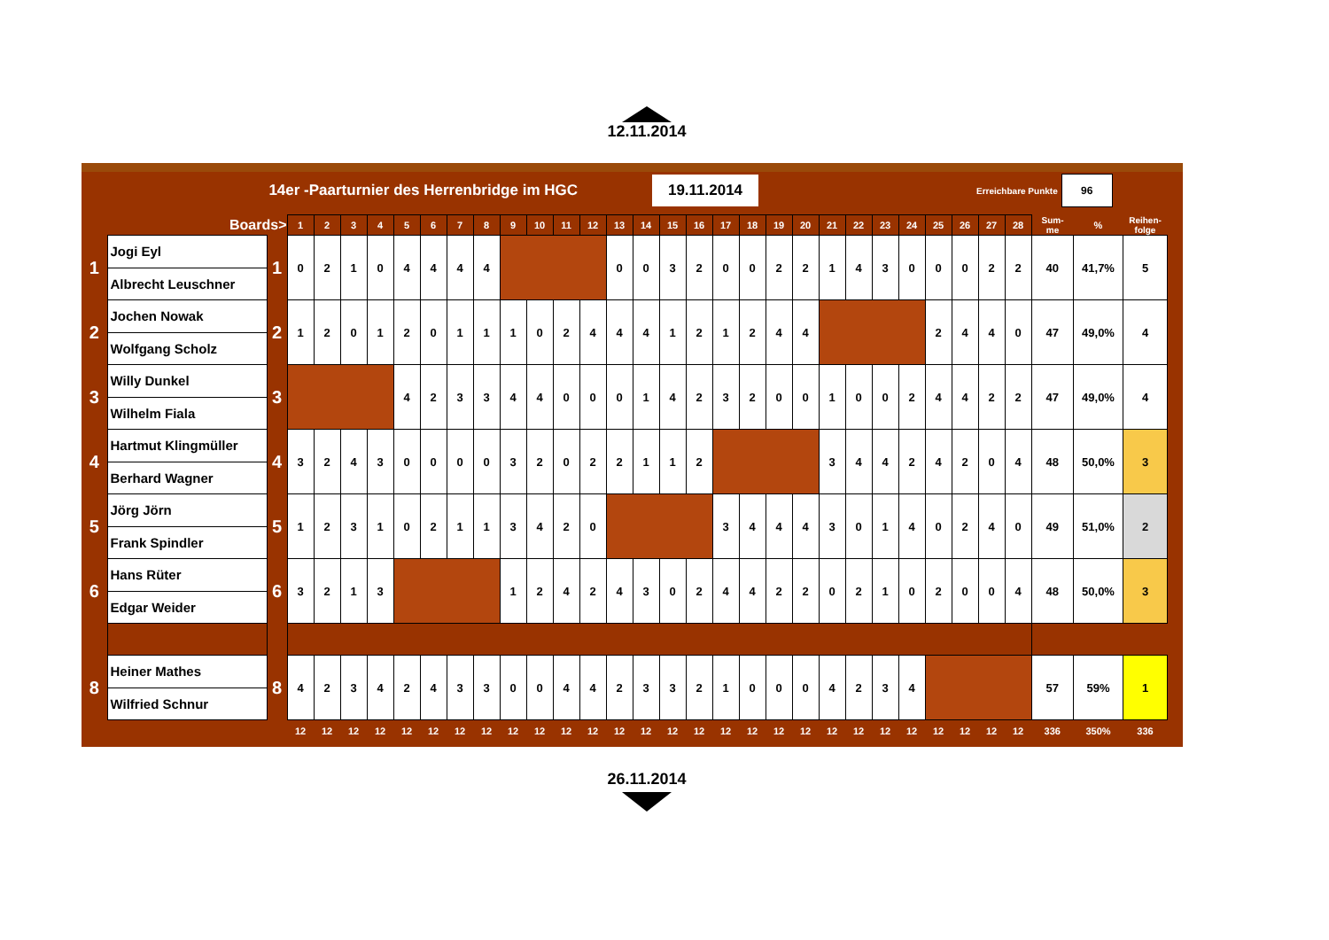12.11.2014
14er -Paarturnier des Herrenbridge im HGC
19.11.2014
Erreichbare Punkte
96
| | Boards> | | 1 | 2 | 3 | 4 | 5 | 6 | 7 | 8 | 9 | 10 | 11 | 12 | 13 | 14 | 15 | 16 | 17 | 18 | 19 | 20 | 21 | 22 | 23 | 24 | 25 | 26 | 27 | 28 | Sum- me | % | Reihen- folge |
| --- | --- | --- | --- | --- | --- | --- | --- | --- | --- | --- | --- | --- | --- | --- | --- | --- | --- | --- | --- | --- | --- | --- | --- | --- | --- | --- | --- | --- | --- | --- | --- | --- | --- |
| 1 | Jogi Eyl | 1 | 0 | 2 | 1 | 0 | 4 | 4 | 4 | 4 | | | | | 0 | 0 | 3 | 2 | 0 | 0 | 2 | 2 | 1 | 4 | 3 | 0 | 0 | 0 | 2 | 2 | 40 | 41,7% | 5 |
| | Albrecht Leuschner | | | | | | | | | | | | | | | | | | | | | | | | | | | | | | | | |
| 2 | Jochen Nowak | 2 | 1 | 2 | 0 | 1 | 2 | 0 | 1 | 1 | 1 | 0 | 2 | 4 | 4 | 4 | 1 | 2 | 1 | 2 | 4 | 4 | | | | | 2 | 4 | 4 | 0 | 47 | 49,0% | 4 |
| | Wolfgang Scholz | | | | | | | | | | | | | | | | | | | | | | | | | | | | | | | | |
| 3 | Willy Dunkel | 3 | | | | | 4 | 2 | 3 | 3 | 4 | 4 | 0 | 0 | 0 | 1 | 4 | 2 | 3 | 2 | 0 | 0 | 1 | 0 | 0 | 2 | 4 | 4 | 2 | 2 | 47 | 49,0% | 4 |
| | Wilhelm Fiala | | | | | | | | | | | | | | | | | | | | | | | | | | | | | | | | |
| 4 | Hartmut Klingmüller | 4 | 3 | 2 | 4 | 3 | 0 | 0 | 0 | 0 | 3 | 2 | 0 | 2 | 2 | 1 | 1 | 2 | | | | | 3 | 4 | 4 | 2 | 4 | 2 | 0 | 4 | 48 | 50,0% | 3 |
| | Berhard Wagner | | | | | | | | | | | | | | | | | | | | | | | | | | | | | | | | |
| 5 | Jörg Jörn | 5 | 1 | 2 | 3 | 1 | 0 | 2 | 1 | 1 | 3 | 4 | 2 | 0 | | | | | 3 | 4 | 4 | 4 | 3 | 0 | 1 | 4 | 0 | 2 | 4 | 0 | 49 | 51,0% | 2 |
| | Frank Spindler | | | | | | | | | | | | | | | | | | | | | | | | | | | | | | | | |
| 6 | Hans Rüter | 6 | 3 | 2 | 1 | 3 | | | | | 1 | 2 | 4 | 2 | 4 | 3 | 0 | 2 | 4 | 4 | 2 | 2 | 0 | 2 | 1 | 0 | 2 | 0 | 0 | 4 | 48 | 50,0% | 3 |
| | Edgar Weider | | | | | | | | | | | | | | | | | | | | | | | | | | | | | | | | |
| 8 | Heiner Mathes | 8 | 4 | 2 | 3 | 4 | 2 | 4 | 3 | 3 | 0 | 0 | 4 | 4 | 2 | 3 | 3 | 2 | 1 | 0 | 0 | 0 | 4 | 2 | 3 | 4 | | | | | 57 | 59% | 1 |
| | Wilfried Schnur | | | | | | | | | | | | | | | | | | | | | | | | | | | | | | | | |
| | | | 12 | 12 | 12 | 12 | 12 | 12 | 12 | 12 | 12 | 12 | 12 | 12 | 12 | 12 | 12 | 12 | 12 | 12 | 12 | 12 | 12 | 12 | 12 | 12 | 12 | 12 | 12 | 12 | 336 | 350% | 336 |
26.11.2014